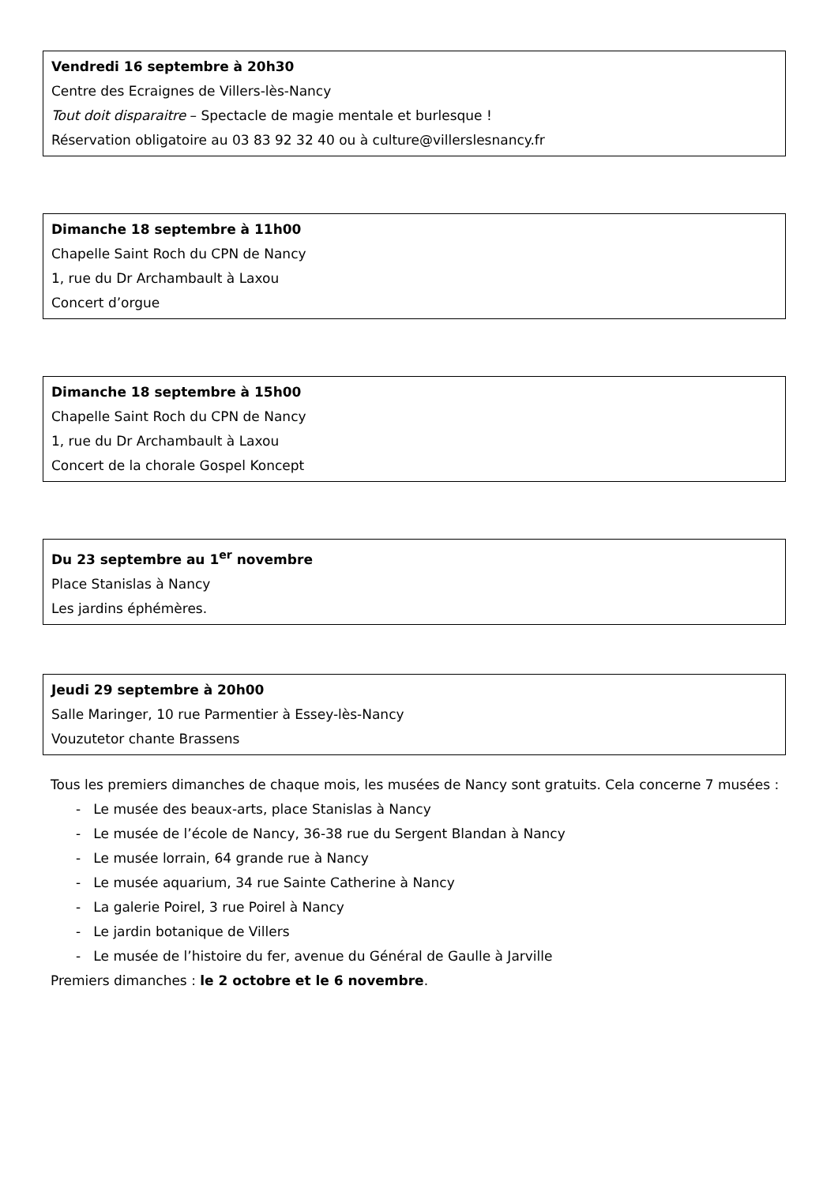Vendredi 16 septembre à 20h30
Centre des Ecraignes de Villers-lès-Nancy
Tout doit disparaitre – Spectacle de magie mentale et burlesque !
Réservation obligatoire au 03 83 92 32 40 ou à culture@villerslesnancy.fr
Dimanche 18 septembre à 11h00
Chapelle Saint Roch du CPN de Nancy
1, rue du Dr Archambault à Laxou
Concert d’orgue
Dimanche 18 septembre à 15h00
Chapelle Saint Roch du CPN de Nancy
1, rue du Dr Archambault à Laxou
Concert de la chorale Gospel Koncept
Du 23 septembre au 1<sup>er</sup> novembre
Place Stanislas à Nancy
Les jardins éphémères.
Jeudi 29 septembre à 20h00
Salle Maringer, 10 rue Parmentier à Essey-lès-Nancy
Vouzutetor chante Brassens
Tous les premiers dimanches de chaque mois, les musées de Nancy sont gratuits. Cela concerne 7 musées :
- Le musée des beaux-arts, place Stanislas à Nancy
- Le musée de l’école de Nancy, 36-38 rue du Sergent Blandan à Nancy
- Le musée lorrain, 64 grande rue à Nancy
- Le musée aquarium, 34 rue Sainte Catherine à Nancy
- La galerie Poirel, 3 rue Poirel à Nancy
- Le jardin botanique de Villers
- Le musée de l’histoire du fer, avenue du Général de Gaulle à Jarville
Premiers dimanches : le 2 octobre et le 6 novembre.